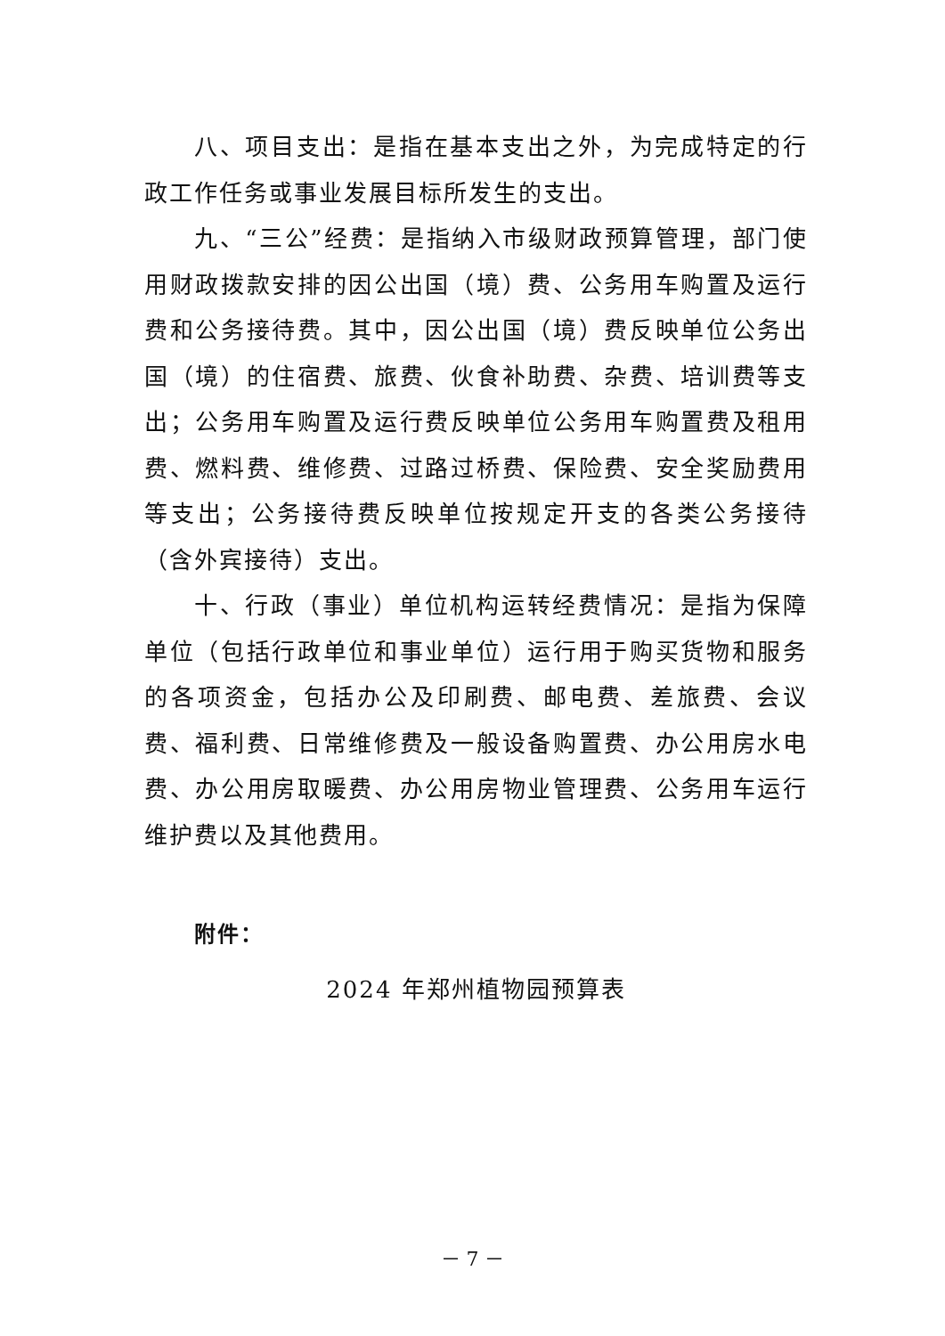八、项目支出：是指在基本支出之外，为完成特定的行政工作任务或事业发展目标所发生的支出。
九、“三公”经费：是指纳入市级财政预算管理，部门使用财政拨款安排的因公出国（境）费、公务用车购置及运行费和公务接待费。其中，因公出国（境）费反映单位公务出国（境）的住宿费、旅费、伙食补助费、杂费、培训费等支出；公务用车购置及运行费反映单位公务用车购置费及租用费、燃料费、维修费、过路过桥费、保险费、安全奖励费用等支出；公务接待费反映单位按规定开支的各类公务接待（含外宾接待）支出。
十、行政（事业）单位机构运转经费情况：是指为保障单位（包括行政单位和事业单位）运行用于购买货物和服务的各项资金，包括办公及印刷费、邮电费、差旅费、会议费、福利费、日常维修费及一般设备购置费、办公用房水电费、办公用房取暖费、办公用房物业管理费、公务用车运行维护费以及其他费用。
附件：
2024 年郑州植物园预算表
－ 7 －